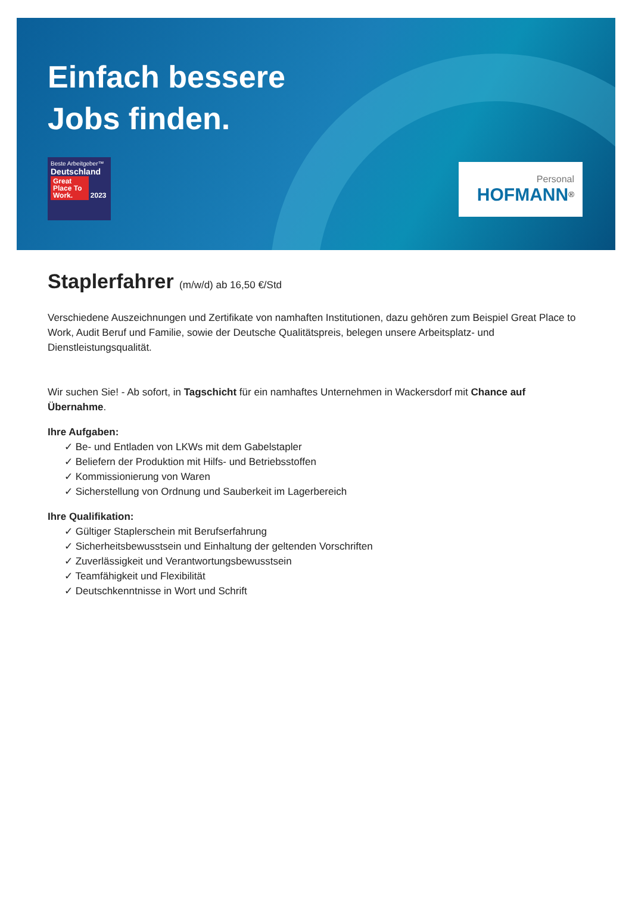Einfach bessere
Jobs finden.
Beste Arbeitgeber™
Deutschland
Great Place To Work. 2023
Personal
HOFMANN<sup>®</sup>
Staplerfahrer (m/w/d) ab 16,50 €/Std
Verschiedene Auszeichnungen und Zertifikate von namhaften Institutionen, dazu gehören zum Beispiel Great Place to Work, Audit Beruf und Familie, sowie der Deutsche Qualitätspreis, belegen unsere Arbeitsplatz- und Dienstleistungsqualität.
Wir suchen Sie! - Ab sofort, in Tagschicht für ein namhaftes Unternehmen in Wackersdorf mit Chance auf Übernahme.
Ihre Aufgaben:
✓ Be- und Entladen von LKWs mit dem Gabelstapler
✓ Beliefern der Produktion mit Hilfs- und Betriebsstoffen
✓ Kommissionierung von Waren
✓ Sicherstellung von Ordnung und Sauberkeit im Lagerbereich
Ihre Qualifikation:
✓ Gültiger Staplerschein mit Berufserfahrung
✓ Sicherheitsbewusstsein und Einhaltung der geltenden Vorschriften
✓ Zuverlässigkeit und Verantwortungsbewusstsein
✓ Teamfähigkeit und Flexibilität
✓ Deutschkenntnisse in Wort und Schrift